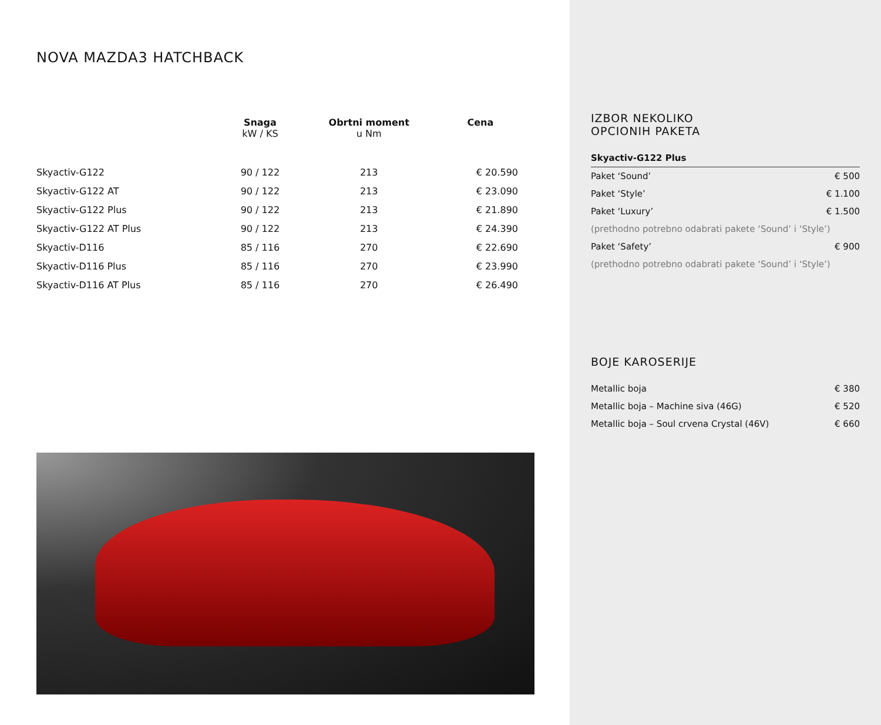NOVA MAZDA3 HATCHBACK
| | Snaga kW / KS | Obrtni moment u Nm | Cena |
| --- | --- | --- | --- |
| Skyactiv-G122 | 90 / 122 | 213 | € 20.590 |
| Skyactiv-G122 AT | 90 / 122 | 213 | € 23.090 |
| Skyactiv-G122 Plus | 90 / 122 | 213 | € 21.890 |
| Skyactiv-G122 AT Plus | 90 / 122 | 213 | € 24.390 |
| Skyactiv-D116 | 85 / 116 | 270 | € 22.690 |
| Skyactiv-D116 Plus | 85 / 116 | 270 | € 23.990 |
| Skyactiv-D116 AT Plus | 85 / 116 | 270 | € 26.490 |
IZBOR NEKOLIKO
OPCIONIH PAKETA
| Skyactiv-G122 Plus | |
| Paket ‘Sound’ | € 500 |
| Paket ‘Style’ | € 1.100 |
| Paket ‘Luxury’ | € 1.500 |
| (prethodno potrebno odabrati pakete ‘Sound’ i ‘Style’) | |
| Paket ‘Safety’ | € 900 |
| (prethodno potrebno odabrati pakete ‘Sound’ i ‘Style’) | |
BOJE KAROSERIJE
| Metallic boja | € 380 |
| Metallic boja – Machine siva (46G) | € 520 |
| Metallic boja – Soul crvena Crystal (46V) | € 660 |